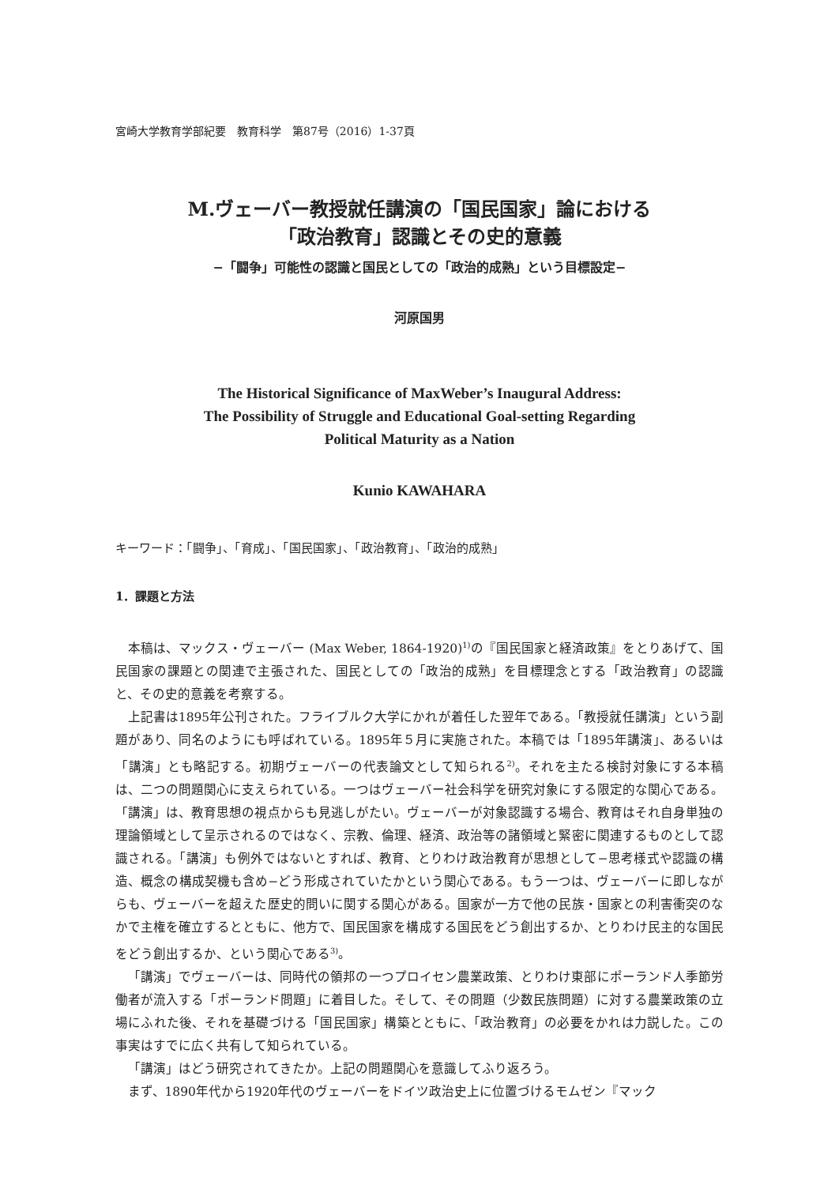宮崎大学教育学部紀要　教育科学　第87号（2016）1-37頁
M.ヴェーバー教授就任講演の「国民国家」論における
「政治教育」認識とその史的意義
−「闘争」可能性の認識と国民としての「政治的成熟」という目標設定−
河原国男
The Historical Significance of MaxWeber’s Inaugural Address:
The Possibility of Struggle and Educational Goal-setting Regarding
Political Maturity as a Nation
Kunio KAWAHARA
キーワード：「闘争」、「育成」、「国民国家」、「政治教育」、「政治的成熟」
1．課題と方法
本稿は、マックス・ヴェーバー (Max Weber, 1864-1920)<sup>1)</sup>の『国民国家と経済政策』をとりあげて、国民国家の課題との関連で主張された、国民としての「政治的成熟」を目標理念とする「政治教育」の認識と、その史的意義を考察する。
上記書は1895年公刊された。フライブルク大学にかれが着任した翌年である。「教授就任講演」という副題があり、同名のようにも呼ばれている。1895年５月に実施された。本稿では「1895年講演」、あるいは「講演」とも略記する。初期ヴェーバーの代表論文として知られる<sup>2)</sup>。それを主たる検討対象にする本稿は、二つの問題関心に支えられている。一つはヴェーバー社会科学を研究対象にする限定的な関心である。「講演」は、教育思想の視点からも見逃しがたい。ヴェーバーが対象認識する場合、教育はそれ自身単独の理論領域として呈示されるのではなく、宗教、倫理、経済、政治等の諸領域と緊密に関連するものとして認識される。「講演」も例外ではないとすれば、教育、とりわけ政治教育が思想として−思考様式や認識の構造、概念の構成契機も含め−どう形成されていたかという関心である。もう一つは、ヴェーバーに即しながらも、ヴェーバーを超えた歴史的問いに関する関心がある。国家が一方で他の民族・国家との利害衝突のなかで主権を確立するとともに、他方で、国民国家を構成する国民をどう創出するか、とりわけ民主的な国民をどう創出するか、という関心である<sup>3)</sup>。
「講演」でヴェーバーは、同時代の領邦の一つプロイセン農業政策、とりわけ東部にポーランド人季節労働者が流入する「ポーランド問題」に着目した。そして、その問題（少数民族問題）に対する農業政策の立場にふれた後、それを基礎づける「国民国家」構築とともに、「政治教育」の必要をかれは力説した。この事実はすでに広く共有して知られている。
「講演」はどう研究されてきたか。上記の問題関心を意識してふり返ろう。
まず、1890年代から1920年代のヴェーバーをドイツ政治史上に位置づけるモムゼン『マック